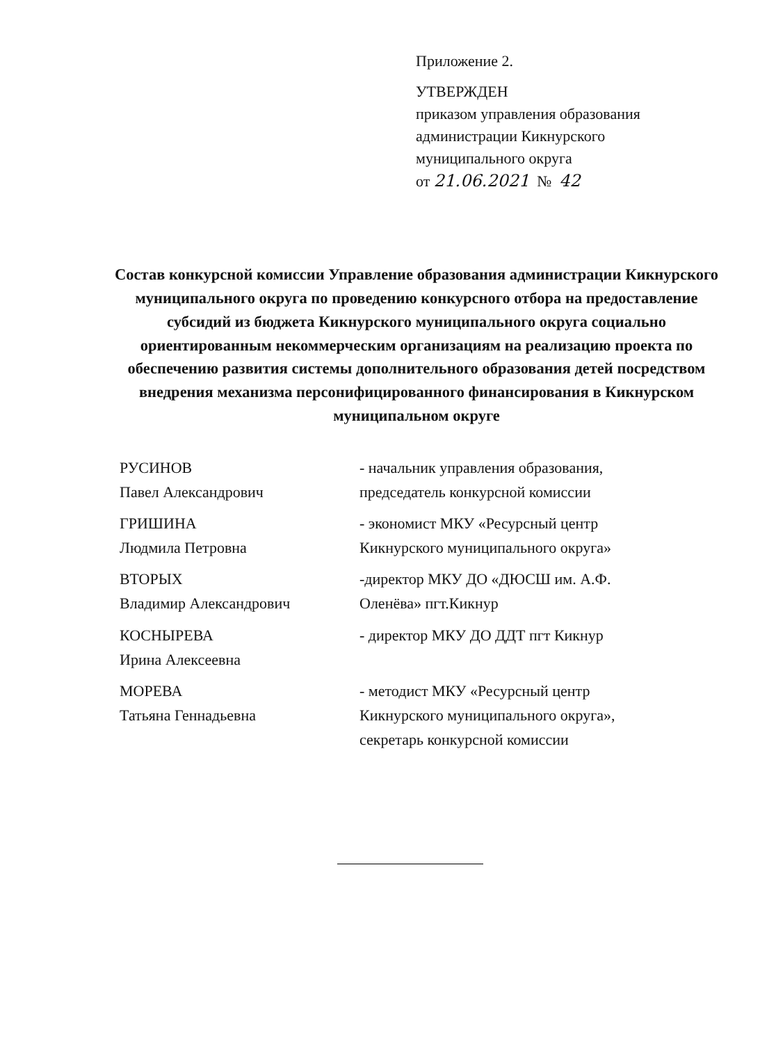Приложение 2.
УТВЕРЖДЕН
приказом управления образования
администрации Кикнурского
муниципального округа
от 21.06.2021 № 42
Состав конкурсной комиссии Управление образования администрации Кикнурского муниципального округа по проведению конкурсного отбора на предоставление субсидий из бюджета Кикнурского муниципального округа социально ориентированным некоммерческим организациям на реализацию проекта по обеспечению развития системы дополнительного образования детей посредством внедрения механизма персонифицированного финансирования в Кикнурском муниципальном округе
РУСИНОВ
Павел Александрович
- начальник управления образования, председатель конкурсной комиссии
ГРИШИНА
Людмила Петровна
- экономист МКУ «Ресурсный центр Кикнурского муниципального округа»
ВТОРЫХ
Владимир Александрович
-директор МКУ ДО «ДЮСШ им. А.Ф. Оленёва» пгт.Кикнур
КОСНЫРЕВА
Ирина Алексеевна
- директор МКУ ДО ДДТ пгт Кикнур
МОРЕВА
Татьяна Геннадьевна
- методист МКУ «Ресурсный центр Кикнурского муниципального округа», секретарь конкурсной комиссии